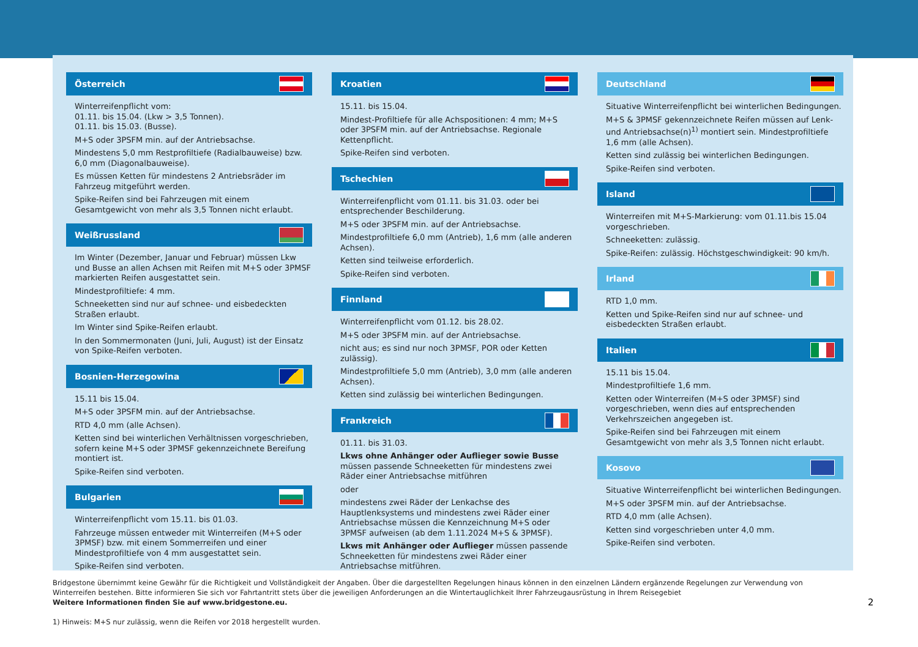Österreich
Winterreifenpflicht vom:
01.11. bis 15.04. (Lkw > 3,5 Tonnen).
01.11. bis 15.03. (Busse).
M+S oder 3PSFM min. auf der Antriebsachse.
Mindestens 5,0 mm Restprofiltiefe (Radialbauweise) bzw. 6,0 mm (Diagonalbauweise).
Es müssen Ketten für mindestens 2 Antriebsräder im Fahrzeug mitgeführt werden.
Spike-Reifen sind bei Fahrzeugen mit einem Gesamtgewicht von mehr als 3,5 Tonnen nicht erlaubt.
Weißrussland
Im Winter (Dezember, Januar und Februar) müssen Lkw und Busse an allen Achsen mit Reifen mit M+S oder 3PMSF markierten Reifen ausgestattet sein.
Mindestprofiltiefe: 4 mm.
Schneeketten sind nur auf schnee- und eisbedeckten Straßen erlaubt.
Im Winter sind Spike-Reifen erlaubt.
In den Sommermonaten (Juni, Juli, August) ist der Einsatz von Spike-Reifen verboten.
Bosnien-Herzegowina
15.11 bis 15.04.
M+S oder 3PSFM min. auf der Antriebsachse.
RTD 4,0 mm (alle Achsen).
Ketten sind bei winterlichen Verhältnissen vorgeschrieben, sofern keine M+S oder 3PMSF gekennzeichnete Bereifung montiert ist.
Spike-Reifen sind verboten.
Bulgarien
Winterreifenpflicht vom 15.11. bis 01.03.
Fahrzeuge müssen entweder mit Winterreifen (M+S oder 3PMSF) bzw. mit einem Sommerreifen und einer Mindestprofiltiefe von 4 mm ausgestattet sein.
Spike-Reifen sind verboten.
Kroatien
15.11. bis 15.04.
Mindest-Profiltiefe für alle Achspositionen: 4 mm; M+S oder 3PSFM min. auf der Antriebsachse. Regionale Kettenpflicht.
Spike-Reifen sind verboten.
Tschechien
Winterreifenpflicht vom 01.11. bis 31.03. oder bei entsprechender Beschilderung.
M+S oder 3PSFM min. auf der Antriebsachse.
Mindestprofiltiefe 6,0 mm (Antrieb), 1,6 mm (alle anderen Achsen).
Ketten sind teilweise erforderlich.
Spike-Reifen sind verboten.
Finnland
Winterreifenpflicht vom 01.12. bis 28.02.
M+S oder 3PSFM min. auf der Antriebsachse.
nicht aus; es sind nur noch 3PMSF, POR oder Ketten zulässig).
Mindestprofiltiefe 5,0 mm (Antrieb), 3,0 mm (alle anderen Achsen).
Ketten sind zulässig bei winterlichen Bedingungen.
Frankreich
01.11. bis 31.03.
Lkws ohne Anhänger oder Auflieger sowie Busse müssen passende Schneeketten für mindestens zwei Räder einer Antriebsachse mitführen
oder
mindestens zwei Räder der Lenkachse des Hauptlenksystems und mindestens zwei Räder einer Antriebsachse müssen die Kennzeichnung M+S oder 3PMSF aufweisen (ab dem 1.11.2024 M+S & 3PMSF).
Lkws mit Anhänger oder Auflieger müssen passende Schneeketten für mindestens zwei Räder einer Antriebsachse mitführen.
Deutschland
Situative Winterreifenpflicht bei winterlichen Bedingungen.
M+S & 3PMSF gekennzeichnete Reifen müssen auf Lenk- und Antriebsachse(n)<sup>1)</sup> montiert sein. Mindestprofiltiefe 1,6 mm (alle Achsen).
Ketten sind zulässig bei winterlichen Bedingungen.
Spike-Reifen sind verboten.
Island
Winterreifen mit M+S-Markierung: vom 01.11.bis 15.04 vorgeschrieben.
Schneeketten: zulässig.
Spike-Reifen: zulässig. Höchstgeschwindigkeit: 90 km/h.
Irland
RTD 1,0 mm.
Ketten und Spike-Reifen sind nur auf schnee- und eisbedeckten Straßen erlaubt.
Italien
15.11 bis 15.04.
Mindestprofiltiefe 1,6 mm.
Ketten oder Winterreifen (M+S oder 3PMSF) sind vorgeschrieben, wenn dies auf entsprechenden Verkehrszeichen angegeben ist.
Spike-Reifen sind bei Fahrzeugen mit einem Gesamtgewicht von mehr als 3,5 Tonnen nicht erlaubt.
Kosovo
Situative Winterreifenpflicht bei winterlichen Bedingungen.
M+S oder 3PSFM min. auf der Antriebsachse.
RTD 4,0 mm (alle Achsen).
Ketten sind vorgeschrieben unter 4,0 mm.
Spike-Reifen sind verboten.
Bridgestone übernimmt keine Gewähr für die Richtigkeit und Vollständigkeit der Angaben. Über die dargestellten Regelungen hinaus können in den einzelnen Ländern ergänzende Regelungen zur Verwendung von Winterreifen bestehen. Bitte informieren Sie sich vor Fahrtantritt stets über die jeweiligen Anforderungen an die Wintertauglichkeit Ihrer Fahrzeugausrüstung in Ihrem Reisegebiet
Weitere Informationen finden Sie auf www.bridgestone.eu.
1) Hinweis: M+S nur zulässig, wenn die Reifen vor 2018 hergestellt wurden.
2